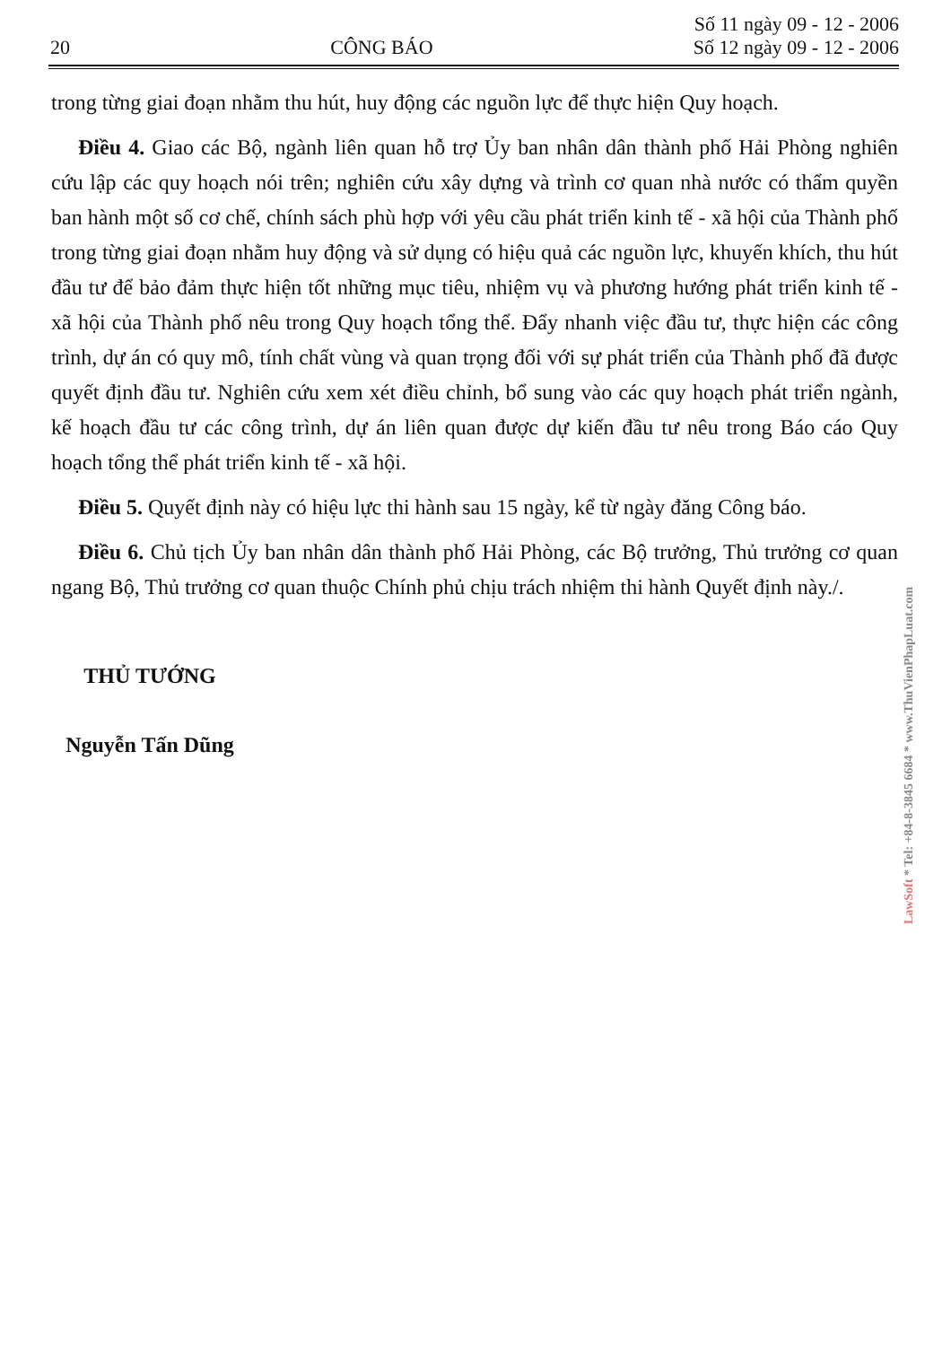20 CÔNG BÁO Số 11 ngày 09 - 12 - 2006
Số 12 ngày 09 - 12 - 2006
trong từng giai đoạn nhằm thu hút, huy động các nguồn lực để thực hiện Quy hoạch.
Điều 4. Giao các Bộ, ngành liên quan hỗ trợ Ủy ban nhân dân thành phố Hải Phòng nghiên cứu lập các quy hoạch nói trên; nghiên cứu xây dựng và trình cơ quan nhà nước có thẩm quyền ban hành một số cơ chế, chính sách phù hợp với yêu cầu phát triển kinh tế - xã hội của Thành phố trong từng giai đoạn nhằm huy động và sử dụng có hiệu quả các nguồn lực, khuyến khích, thu hút đầu tư để bảo đảm thực hiện tốt những mục tiêu, nhiệm vụ và phương hướng phát triển kinh tế - xã hội của Thành phố nêu trong Quy hoạch tổng thể. Đẩy nhanh việc đầu tư, thực hiện các công trình, dự án có quy mô, tính chất vùng và quan trọng đối với sự phát triển của Thành phố đã được quyết định đầu tư. Nghiên cứu xem xét điều chỉnh, bổ sung vào các quy hoạch phát triển ngành, kế hoạch đầu tư các công trình, dự án liên quan được dự kiến đầu tư nêu trong Báo cáo Quy hoạch tổng thể phát triển kinh tế - xã hội.
Điều 5. Quyết định này có hiệu lực thi hành sau 15 ngày, kể từ ngày đăng Công báo.
Điều 6. Chủ tịch Ủy ban nhân dân thành phố Hải Phòng, các Bộ trưởng, Thủ trưởng cơ quan ngang Bộ, Thủ trưởng cơ quan thuộc Chính phủ chịu trách nhiệm thi hành Quyết định này./.
THỦ TƯỚNG
Nguyễn Tấn Dũng
LawSoft * Tel: +84-8-3845 6684 * www.ThuVienPhapLuat.com